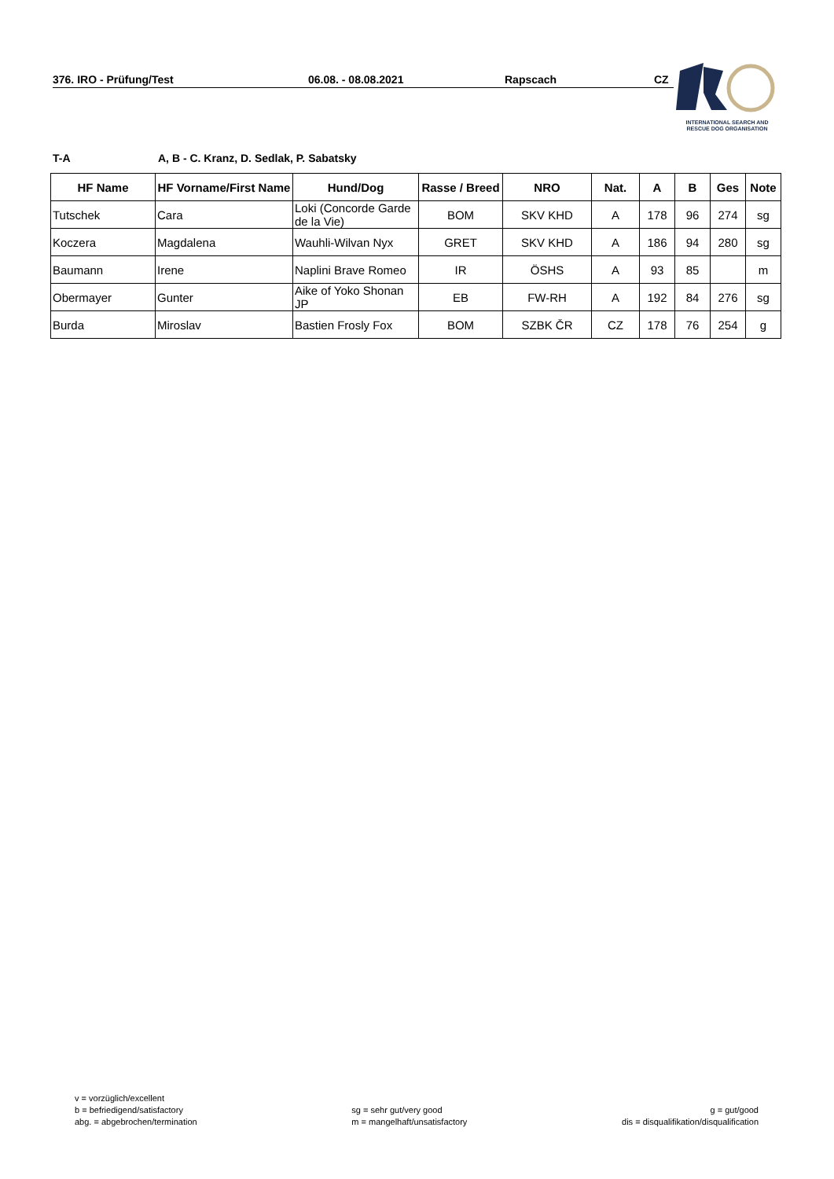376. IRO - Prüfung/Test 06.08. - 08.08.2021 Rapscach CZ
INTERNATIONAL SEARCH AND
RESCUE DOG ORGANISATION
T-A A, B - C. Kranz, D. Sedlak, P. Sabatsky
| HF Name | HF Vorname/First Name | Hund/Dog | Rasse / Breed | NRO | Nat. | A | B | Ges | Note |
| --- | --- | --- | --- | --- | --- | --- | --- | --- | --- |
| Tutschek | Cara | Loki (Concorde Garde de la Vie) | BOM | SKV KHD | A | 178 | 96 | 274 | sg |
| Koczera | Magdalena | Wauhli-Wilvan Nyx | GRET | SKV KHD | A | 186 | 94 | 280 | sg |
| Baumann | Irene | Naplini Brave Romeo | IR | ÖSHS | A | 93 | 85 | | m |
| Obermayer | Gunter | Aike of Yoko Shonan JP | EB | FW-RH | A | 192 | 84 | 276 | sg |
| Burda | Miroslav | Bastien Frosly Fox | BOM | SZBK ČR | CZ | 178 | 76 | 254 | g |
v = vorzüglich/excellent
b = befriedigend/satisfactory
abg. = abgebrochen/termination
sg = sehr gut/very good
m = mangelhaft/unsatisfactory
g = gut/good
dis = disqualifikation/disqualification